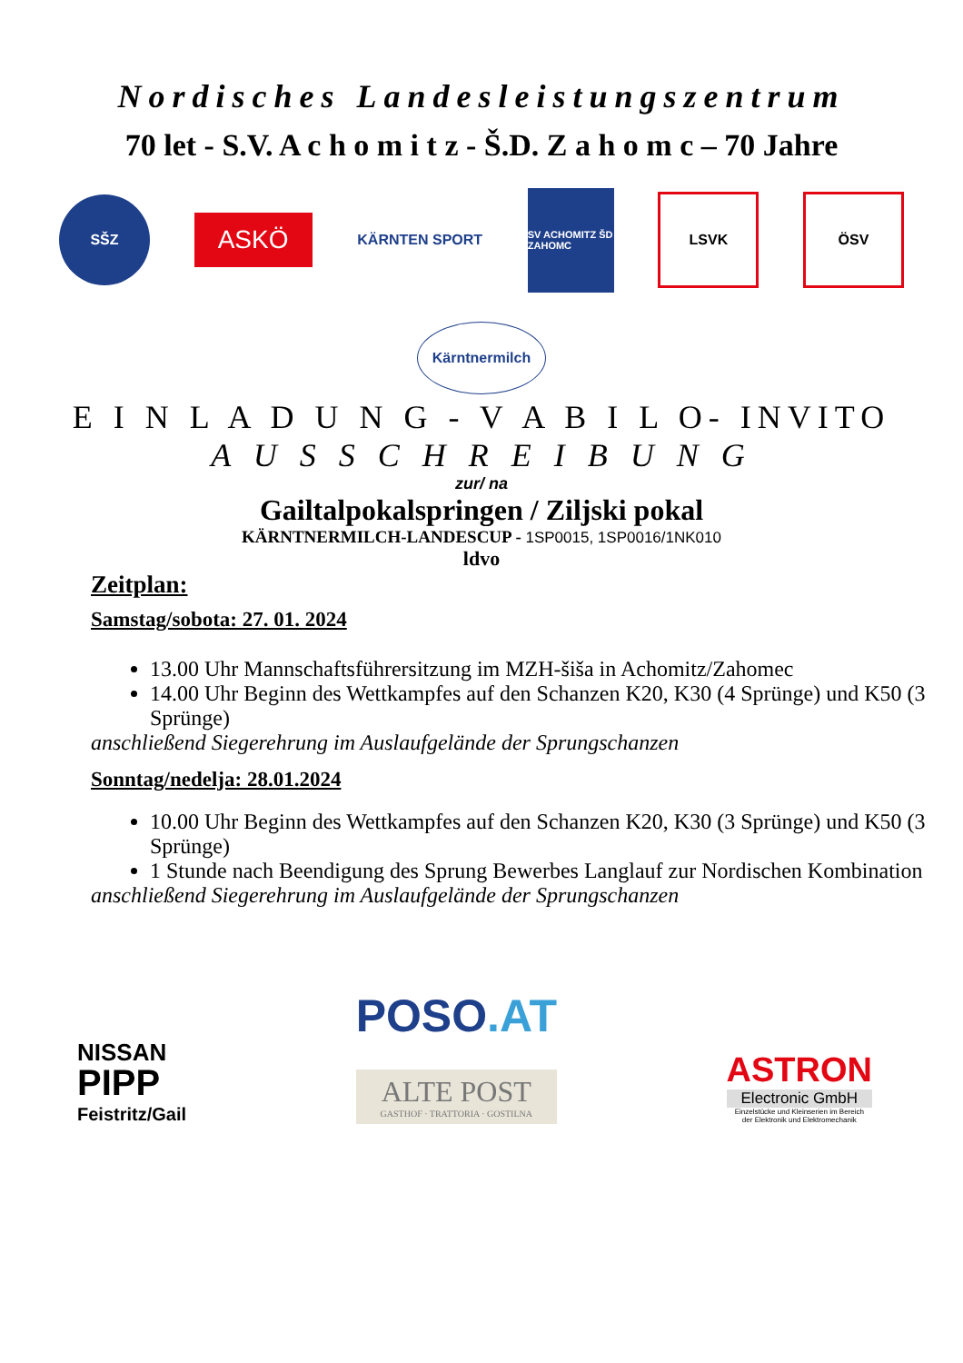Nordisches Landesleistungszentrum
70 let - S.V. A c h o m i t z - Š.D. Z a h o m c – 70 Jahre
SŠZ
ASKÖ
KÄRNTEN SPORT
SV ACHOMITZ ŠD ZAHOMC
LSVK ÖSV
Kärntnermilch
E I N L A D U N G - V A B I L O- INVITO
A U S S C H R E I B U N G
zur/ na
Gailtalpokalspringen / Ziljski pokal
KÄRNTNERMILCH-LANDESCUP - 1SP0015, 1SP0016/1NK010
ldvo
Zeitplan:
Samstag/sobota: 27. 01. 2024
13.00 Uhr Mannschaftsführersitzung im MZH-šiša in Achomitz/Zahomec
14.00 Uhr Beginn des Wettkampfes auf den Schanzen K20, K30 (4 Sprünge) und K50 (3 Sprünge)
anschließend Siegerehrung im Auslaufgelände der Sprungschanzen
Sonntag/nedelja: 28.01.2024
10.00 Uhr Beginn des Wettkampfes auf den Schanzen K20, K30 (3 Sprünge) und K50 (3 Sprünge)
1 Stunde nach Beendigung des Sprung Bewerbes Langlauf zur Nordischen Kombination
anschließend Siegerehrung im Auslaufgelände der Sprungschanzen
NISSAN
PIPP
Feistritz/Gail
POSO.AT
ALTE POST
GASTHOF · TRATTORIA · GOSTILNA
ASTRON
Electronic GmbH
Einzelstücke und Kleinserien im Bereich
der Elektronik und Elektromechanik